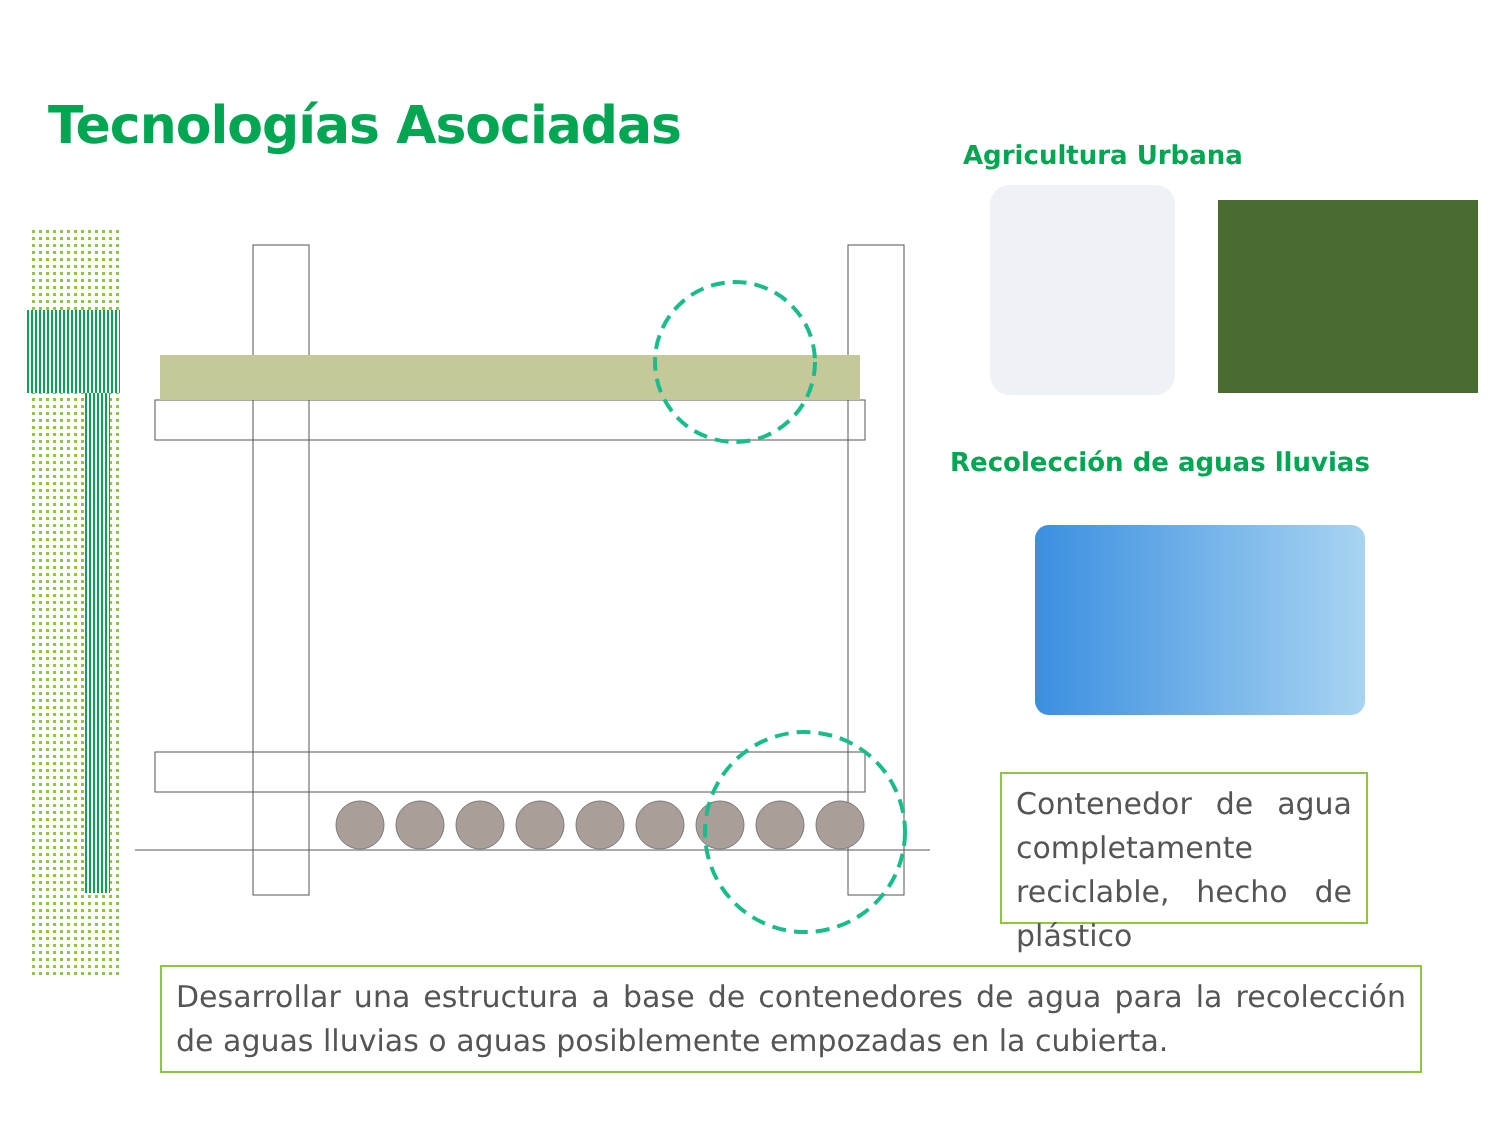Tecnologías Asociadas Agricultura Urbana
Recolección de aguas lluvias
Contenedor de agua completamente reciclable, hecho de plástico
Desarrollar una estructura a base de contenedores de agua para la recolección de aguas lluvias o aguas posiblemente empozadas en la cubierta.